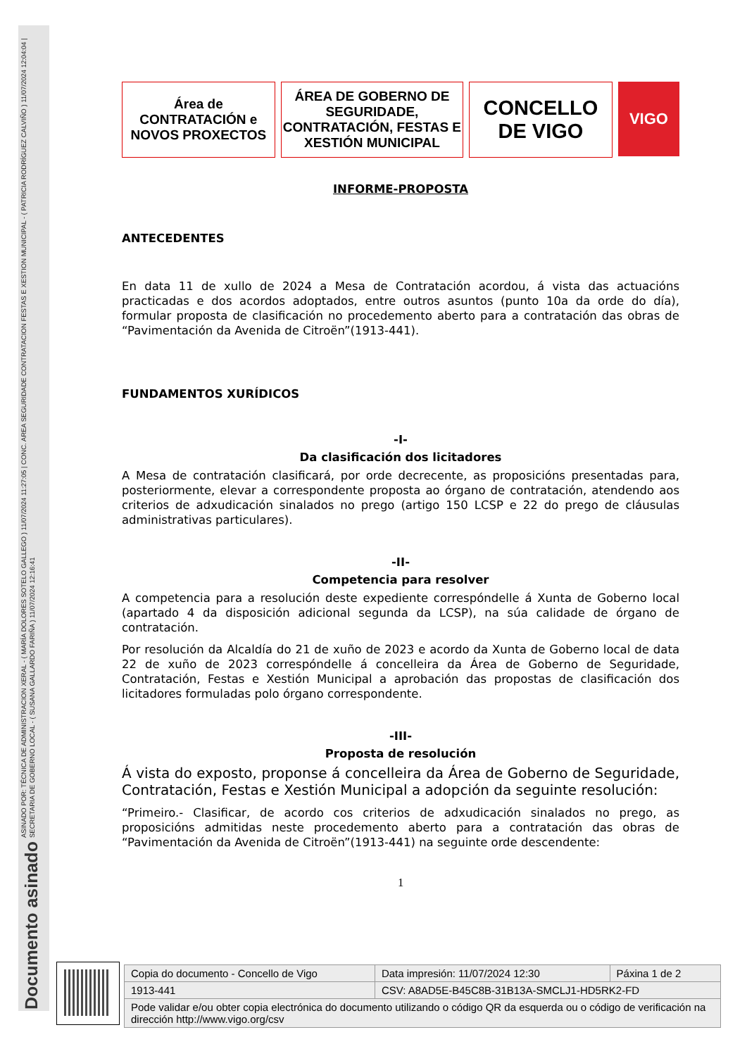ASINADO POR: TÉCNICA DE ADMINISTRACION XERAL - ( MARÍA DOLORES SOTELO GALLEGO ) 11/07/2024 11:27:05 | CONC. AREA SEGURIDADE CONTRATACION FESTAS E XESTION MUNICIPAL - ( PATRICIA RODRÍGUEZ CALVIÑO ) 11/07/2024 12:04:04 | SECRETARIA DE GOBERNO LOCAL - ( SUSANA GALLARDO FARIÑA ) 11/07/2024 12:16:41
Documento asinado
Área de
CONTRATACIÓN e
NOVOS PROXECTOS
ÁREA DE GOBERNO DE SEGURIDADE, CONTRATACIÓN, FESTAS E XESTIÓN MUNICIPAL
CONCELLO
DE VIGO
VIGO
INFORME-PROPOSTA
ANTECEDENTES
En data 11 de xullo de 2024 a Mesa de Contratación acordou, á vista das actuacións practicadas e dos acordos adoptados, entre outros asuntos (punto 10a da orde do día), formular proposta de clasificación no procedemento aberto para a contratación das obras de “Pavimentación da Avenida de Citroën”(1913-441).
FUNDAMENTOS XURÍDICOS
-I-
Da clasificación dos licitadores
A Mesa de contratación clasificará, por orde decrecente, as proposicións presentadas para, posteriormente, elevar a correspondente proposta ao órgano de contratación, atendendo aos criterios de adxudicación sinalados no prego (artigo 150 LCSP e 22 do prego de cláusulas administrativas particulares).
-II-
Competencia para resolver
A competencia para a resolución deste expediente correspóndelle á Xunta de Goberno local (apartado 4 da disposición adicional segunda da LCSP), na súa calidade de órgano de contratación.
Por resolución da Alcaldía do 21 de xuño de 2023 e acordo da Xunta de Goberno local de data 22 de xuño de 2023 correspóndelle á concelleira da Área de Goberno de Seguridade, Contratación, Festas e Xestión Municipal a aprobación das propostas de clasificación dos licitadores formuladas polo órgano correspondente.
-III-
Proposta de resolución
Á vista do exposto, proponse á concelleira da Área de Goberno de Seguridade, Contratación, Festas e Xestión Municipal a adopción da seguinte resolución:
“Primeiro.- Clasificar, de acordo cos criterios de adxudicación sinalados no prego, as proposicións admitidas neste procedemento aberto para a contratación das obras de “Pavimentación da Avenida de Citroën”(1913-441) na seguinte orde descendente:
1
| Copia do documento - Concello de Vigo | Data impresión: 11/07/2024 12:30 | Páxina 1 de 2 |
| 1913-441 | CSV: A8AD5E-B45C8B-31B13A-SMCLJ1-HD5RK2-FD | |
| Pode validar e/ou obter copia electrónica do documento utilizando o código QR da esquerda ou o código de verificación na dirección http://www.vigo.org/csv | | |